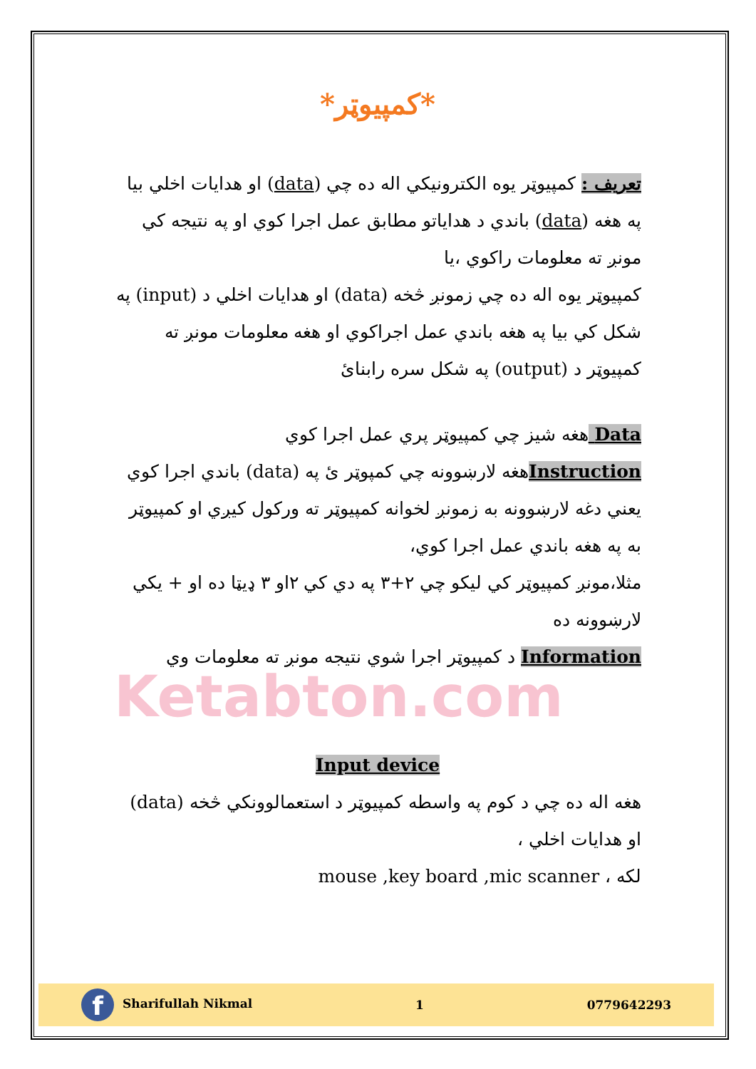*کمپیوټر*
تعریف : کمپیوټر یوه الکترونیکي اله ده چي (data) او هدایات اخلي بیا په هغه (data) باندي د هدایاتو مطابق عمل اجرا کوي او په نتیجه کي مونږ ته معلومات راکوي ،یا
کمپیوټر یوه اله ده چي زمونږ څخه (data) او هدایات اخلي د (input) په شکل کي بیا په هغه باندي عمل اجراکوي او هغه معلومات مونږ ته کمپیوټر د (output) په شکل سره رابنایٔ
Data هغه شیز چي کمپیوټر پري عمل اجرا کوي
Instructionهغه لارښوونه چي کمپوټر ئ په (data) باندي اجرا کوي یعني دغه لارښوونه به زمونږ لخوانه کمپیوټر ته ورکول کیږي او کمپیوټر به په هغه باندي عمل اجرا کوي،
مثلا،مونږ کمپیوټر کي لیکو چي ۲+۳ په دي کي ۲او ۳ ډیټا ده او + یکي لارښوونه ده
Information د کمپیوټر اجرا شوي نتیجه مونږ ته معلومات وي
Ketabton.com
Input device
هغه اله ده چي د کوم په واسطه کمپیوټر د استعمالوونکي څخه (data) او هدایات اخلي ،
لکه ، mouse ,key board ,mic scanner
f Sharifullah Nikmal 1 0779642293